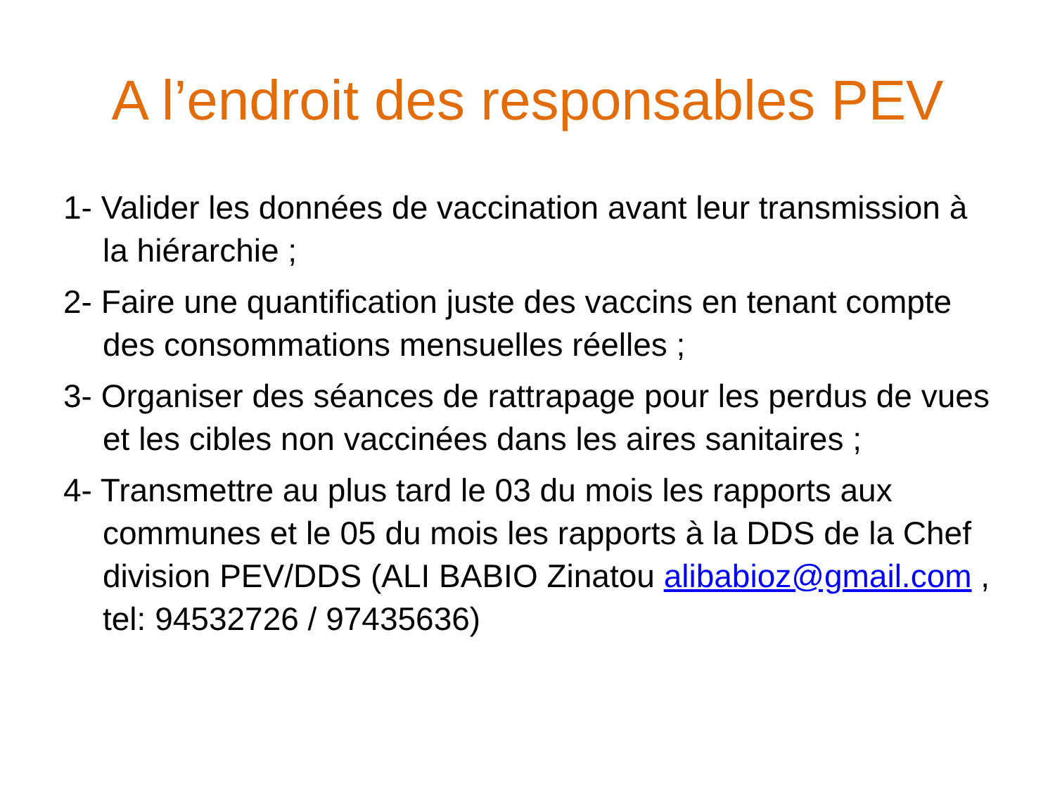A l’endroit des responsables PEV
1- Valider les données de vaccination avant leur transmission à la hiérarchie ;
2- Faire une quantification juste des vaccins en tenant compte des consommations mensuelles réelles ;
3- Organiser des séances de rattrapage pour les perdus de vues et les cibles non vaccinées dans les aires sanitaires ;
4- Transmettre au plus tard le 03 du mois les rapports aux communes et le 05 du mois les rapports à la DDS de la Chef division PEV/DDS (ALI BABIO Zinatou alibabioz@gmail.com , tel: 94532726 / 97435636)